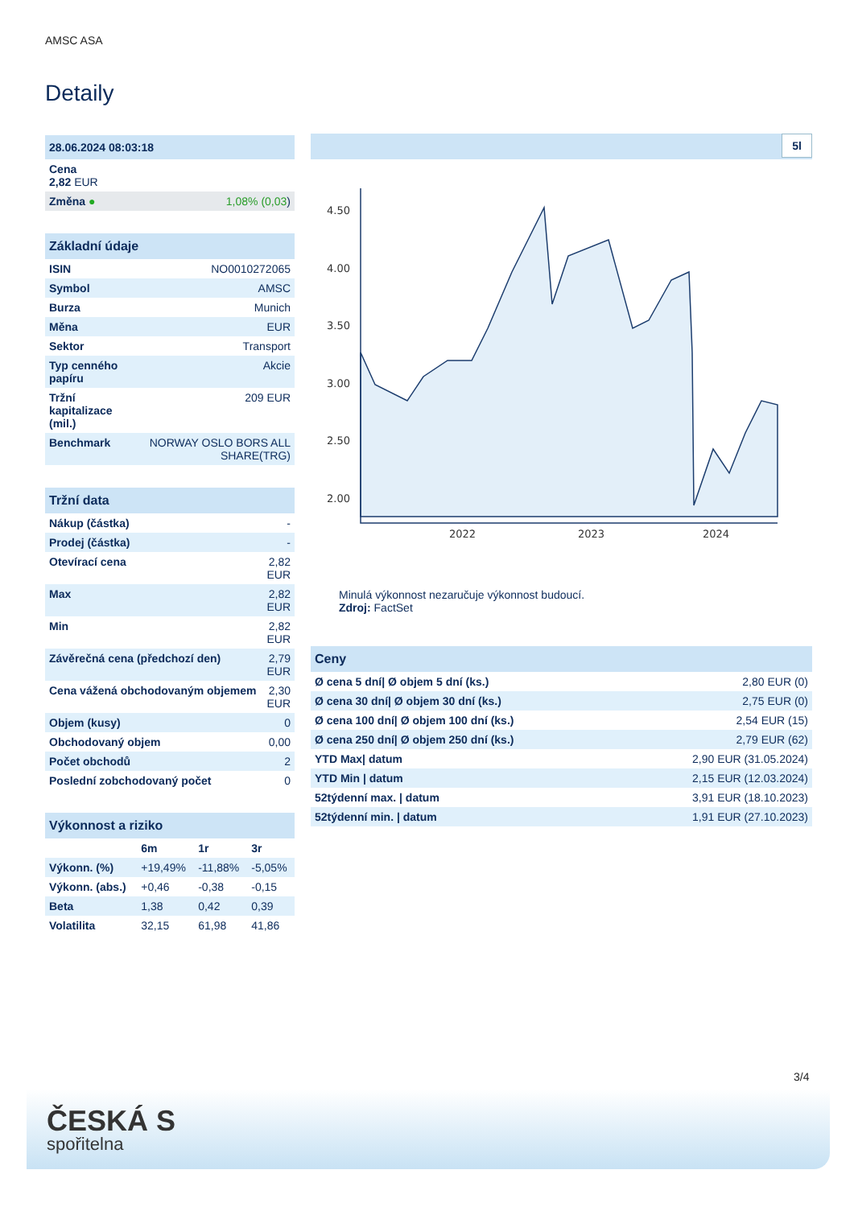AMSC ASA
Detaily
| 28.06.2024 08:03:18 | |
| Cena 2,82 EUR | |
| Změna ● | 1,08% (0,03 ) |
| Základní údaje | |
| ISIN | NO0010272065 |
| Symbol | AMSC |
| Burza | Munich |
| Měna | EUR |
| Sektor | Transport |
| Typ cenného papíru | Akcie |
| Tržní kapitalizace (mil.) | 209 EUR |
| Benchmark | NORWAY OSLO BORS ALL SHARE(TRG) |
| Tržní data | |
| Nákup (částka) | - |
| Prodej (částka) | - |
| Otevírací cena | 2,82 EUR |
| Max | 2,82 EUR |
| Min | 2,82 EUR |
| Závěrečná cena (předchozí den) | 2,79 EUR |
| Cena vážená obchodovaným objemem | 2,30 EUR |
| Objem (kusy) | 0 |
| Obchodovaný objem | 0,00 |
| Počet obchodů | 2 |
| Poslední zobchodovaný počet | 0 |
| Výkonnost a riziko | | | |
| | 6m | 1r | 3r |
| Výkonn. (%) | +19,49% | -11,88% | -5,05% |
| Výkonn. (abs.) | +0,46 | -0,38 | -0,15 |
| Beta | 1,38 | 0,42 | 0,39 |
| Volatilita | 32,15 | 61,98 | 41,86 |
5l
4.50
4.00
3.50
3.00
2.50
2.00
2022
2023
2024
Minulá výkonnost nezaručuje výkonnost budoucí.
Zdroj: FactSet
| Ceny | |
| Ø cena 5 dní/ Ø objem 5 dní (ks.) | 2,80 EUR (0) |
| Ø cena 30 dní/ Ø objem 30 dní (ks.) | 2,75 EUR (0) |
| Ø cena 100 dní/ Ø objem 100 dní (ks.) | 2,54 EUR (15) |
| Ø cena 250 dní/ Ø objem 250 dní (ks.) | 2,79 EUR (62) |
| YTD Max/ datum | 2,90 EUR (31.05.2024) |
| YTD Min / datum | 2,15 EUR (12.03.2024) |
| 52týdenní max. / datum | 3,91 EUR (18.10.2023) |
| 52týdenní min. / datum | 1,91 EUR (27.10.2023) |
3/4
ČESKÁ S
spořitelna